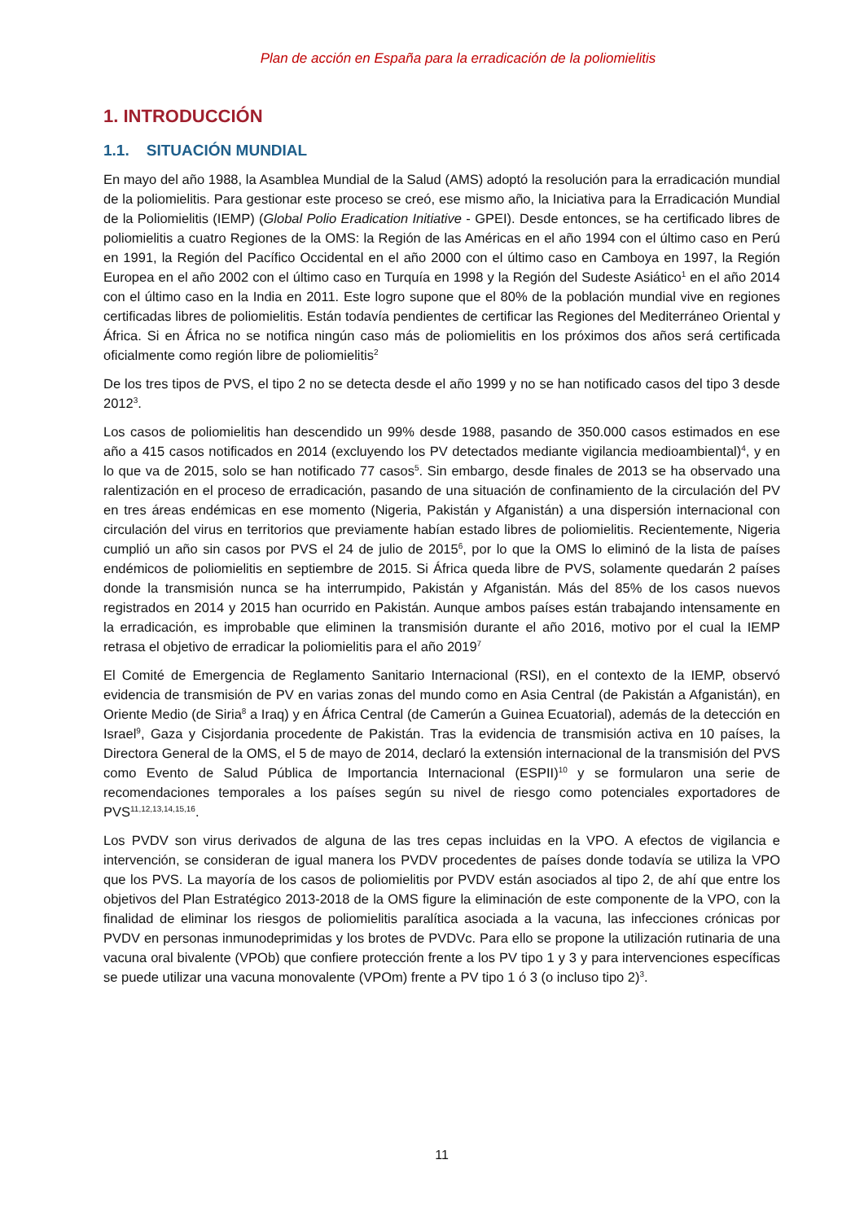Plan de acción en España para la erradicación de la poliomielitis
1. INTRODUCCIÓN
1.1. SITUACIÓN MUNDIAL
En mayo del año 1988, la Asamblea Mundial de la Salud (AMS) adoptó la resolución para la erradicación mundial de la poliomielitis. Para gestionar este proceso se creó, ese mismo año, la Iniciativa para la Erradicación Mundial de la Poliomielitis (IEMP) (Global Polio Eradication Initiative - GPEI). Desde entonces, se ha certificado libres de poliomielitis a cuatro Regiones de la OMS: la Región de las Américas en el año 1994 con el último caso en Perú en 1991, la Región del Pacífico Occidental en el año 2000 con el último caso en Camboya en 1997, la Región Europea en el año 2002 con el último caso en Turquía en 1998 y la Región del Sudeste Asiático<sup>1</sup> en el año 2014 con el último caso en la India en 2011. Este logro supone que el 80% de la población mundial vive en regiones certificadas libres de poliomielitis. Están todavía pendientes de certificar las Regiones del Mediterráneo Oriental y África. Si en África no se notifica ningún caso más de poliomielitis en los próximos dos años será certificada oficialmente como región libre de poliomielitis<sup>2</sup>
De los tres tipos de PVS, el tipo 2 no se detecta desde el año 1999 y no se han notificado casos del tipo 3 desde 2012<sup>3</sup>.
Los casos de poliomielitis han descendido un 99% desde 1988, pasando de 350.000 casos estimados en ese año a 415 casos notificados en 2014 (excluyendo los PV detectados mediante vigilancia medioambiental)<sup>4</sup>, y en lo que va de 2015, solo se han notificado 77 casos<sup>5</sup>. Sin embargo, desde finales de 2013 se ha observado una ralentización en el proceso de erradicación, pasando de una situación de confinamiento de la circulación del PV en tres áreas endémicas en ese momento (Nigeria, Pakistán y Afganistán) a una dispersión internacional con circulación del virus en territorios que previamente habían estado libres de poliomielitis. Recientemente, Nigeria cumplió un año sin casos por PVS el 24 de julio de 2015<sup>6</sup>, por lo que la OMS lo eliminó de la lista de países endémicos de poliomielitis en septiembre de 2015. Si África queda libre de PVS, solamente quedarán 2 países donde la transmisión nunca se ha interrumpido, Pakistán y Afganistán. Más del 85% de los casos nuevos registrados en 2014 y 2015 han ocurrido en Pakistán. Aunque ambos países están trabajando intensamente en la erradicación, es improbable que eliminen la transmisión durante el año 2016, motivo por el cual la IEMP retrasa el objetivo de erradicar la poliomielitis para el año 2019<sup>7</sup>
El Comité de Emergencia de Reglamento Sanitario Internacional (RSI), en el contexto de la IEMP, observó evidencia de transmisión de PV en varias zonas del mundo como en Asia Central (de Pakistán a Afganistán), en Oriente Medio (de Siria<sup>8</sup> a Iraq) y en África Central (de Camerún a Guinea Ecuatorial), además de la detección en Israel<sup>9</sup>, Gaza y Cisjordania procedente de Pakistán. Tras la evidencia de transmisión activa en 10 países, la Directora General de la OMS, el 5 de mayo de 2014, declaró la extensión internacional de la transmisión del PVS como Evento de Salud Pública de Importancia Internacional (ESPII)<sup>10</sup> y se formularon una serie de recomendaciones temporales a los países según su nivel de riesgo como potenciales exportadores de PVS<sup>11,12,13,14,15,16</sup>.
Los PVDV son virus derivados de alguna de las tres cepas incluidas en la VPO. A efectos de vigilancia e intervención, se consideran de igual manera los PVDV procedentes de países donde todavía se utiliza la VPO que los PVS. La mayoría de los casos de poliomielitis por PVDV están asociados al tipo 2, de ahí que entre los objetivos del Plan Estratégico 2013-2018 de la OMS figure la eliminación de este componente de la VPO, con la finalidad de eliminar los riesgos de poliomielitis paralítica asociada a la vacuna, las infecciones crónicas por PVDV en personas inmunodeprimidas y los brotes de PVDVc. Para ello se propone la utilización rutinaria de una vacuna oral bivalente (VPOb) que confiere protección frente a los PV tipo 1 y 3 y para intervenciones específicas se puede utilizar una vacuna monovalente (VPOm) frente a PV tipo 1 ó 3 (o incluso tipo 2)<sup>3</sup>.
11